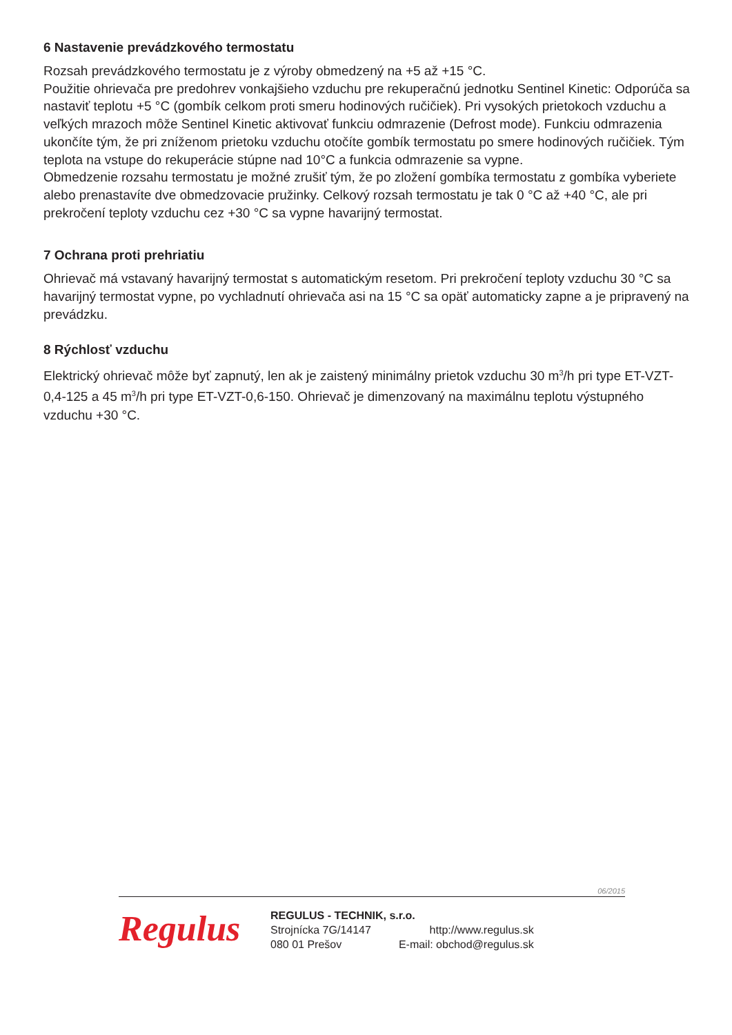6 Nastavenie prevádzkového termostatu
Rozsah prevádzkového termostatu je z výroby obmedzený na +5 až +15 °C.
Použitie ohrievača pre predohrev vonkajšieho vzduchu pre rekuperačnú jednotku Sentinel Kinetic: Odporúča sa nastaviť teplotu +5 °C (gombík celkom proti smeru hodinových ručičiek). Pri vysokých prietokoch vzduchu a veľkých mrazoch môže Sentinel Kinetic aktivovať funkciu odmrazenie (Defrost mode). Funkciu odmrazenia ukončíte tým, že pri zníženom prietoku vzduchu otočíte gombík termostatu po smere hodinových ručičiek. Tým teplota na vstupe do rekuperácie stúpne nad 10°C a funkcia odmrazenie sa vypne.
Obmedzenie rozsahu termostatu je možné zrušiť tým, že po zložení gombíka termostatu z gombíka vyberiete alebo prenastavíte dve obmedzovacie pružinky. Celkový rozsah termostatu je tak 0 °C až +40 °C, ale pri prekročení teploty vzduchu cez +30 °C sa vypne havarijný termostat.
7 Ochrana proti prehriatiu
Ohrievač má vstavaný havarijný termostat s automatickým resetom. Pri prekročení teploty vzduchu 30 °C sa havarijný termostat vypne, po vychladnutí ohrievača asi na 15 °C sa opäť automaticky zapne a je pripravený na prevádzku.
8 Rýchlosť vzduchu
Elektrický ohrievač môže byť zapnutý, len ak je zaistený minimálny prietok vzduchu 30 m<sup>3</sup>/h pri type ET-VZT-0,4-125 a 45 m<sup>3</sup>/h pri type ET-VZT-0,6-150. Ohrievač je dimenzovaný na maximálnu teplotu výstupného vzduchu +30 °C.
06/2015
Regulus
REGULUS - TECHNIK, s.r.o.
| Strojnícka 7G/14147 | http://www.regulus.sk |
| 080 01 Prešov | E-mail: obchod@regulus.sk |